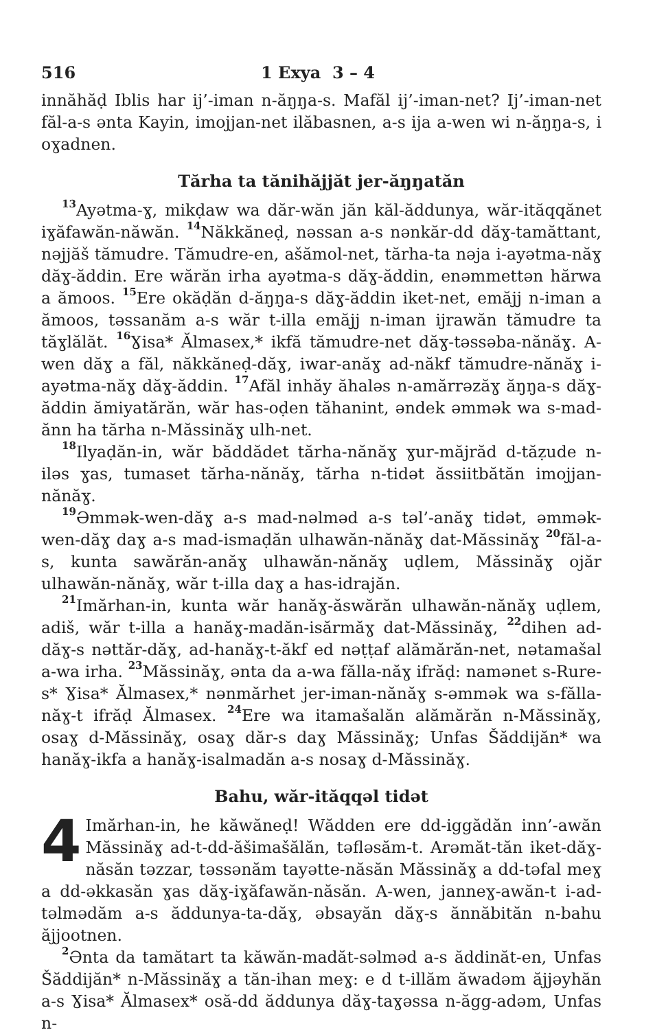516 1 Exya 3 – 4
innăhăḍ Iblis har ij’-iman n-ăŋŋa-s. Mafăl ij’-iman-net? Ij’-iman-net făl-a-s ənta Kayin, imojjan-net ilăbasnen, a-s ija a-wen wi n-ăŋŋa-s, i oɣadnen.
Tărha ta tănihăjjăt jer-ăŋŋatăn
<sup>13</sup> Ayətma-ɣ, mikḍaw wa dăr-wăn jăn kăl-ăddunya, wăr-ităqqănet iɣăfawăn-năwăn. <sup>14</sup>Năkkăneḍ, nəssan a-s nənkăr-dd dăɣ-tamăttant, nəjjăš tămudre. Tămudre-en, ašămol-net, tărha-ta nəja i-ayətma-năɣ dăɣ-ăddin. Ere wărăn irha ayətma-s dăɣ-ăddin, enəmmettən hărwa a ămoos. <sup>15</sup>Ere okăḍăn d-ăŋŋa-s dăɣ-ăddin iket-net, emăjj n-iman a ămoos, təssanăm a-s wăr t-illa emăjj n-iman ijrawăn tămudre ta tăɣlălăt. <sup>16</sup>Ɣisa* Ălmasex,* ikfă tămudre-net dăɣ-təssəba-nănăɣ. A-wen dăɣ a făl, năkkăneḍ-dăɣ, iwar-anăɣ ad-năkf tămudre-nănăɣ i-ayətma-năɣ dăɣ-ăddin. <sup>17</sup>Afăl inhăy ăhaləs n-amărrəzăɣ ăŋŋa-s dăɣ-ăddin ămiyatărăn, wăr has-oḍen tăhanint, əndek əmmək wa s-mad-ănn ha tărha n-Măssinăɣ ulh-net.
<sup>18</sup> Ilyaḍăn-in, wăr băddădet tărha-nănăɣ ɣur-măjrăd d-tăẓude n-iləs ɣas, tumaset tărha-nănăɣ, tărha n-tidət ăssiitbătăn imojjan-nănăɣ.
<sup>19</sup> Əmmək-wen-dăɣ a-s mad-nəlməd a-s təl’-anăɣ tidət, əmmək-wen-dăɣ daɣ a-s mad-ismaḍăn ulhawăn-nănăɣ dat-Măssinăɣ <sup>20</sup>făl-a-s, kunta sawărăn-anăɣ ulhawăn-nănăɣ uḍlem, Măssinăɣ ojăr ulhawăn-nănăɣ, wăr t-illa daɣ a has-idrajăn.
<sup>21</sup> Imărhan-in, kunta wăr hanăɣ-ăswărăn ulhawăn-nănăɣ uḍlem, adiš, wăr t-illa a hanăɣ-madăn-isărmăɣ dat-Măssinăɣ, <sup>22</sup>dihen ad-dăɣ-s nəttăr-dăɣ, ad-hanăɣ-t-ăkf ed nəṭṭaf alămărăn-net, nətamašal a-wa irha. <sup>23</sup>Măssinăɣ, ənta da a-wa fălla-năɣ ifrăḍ: namənet s-Rure-s* Ɣisa* Ălmasex,* nənmărhet jer-iman-nănăɣ s-əmmək wa s-fălla-năɣ-t ifrăḍ Ălmasex. <sup>24</sup>Ere wa itamašalăn alămărăn n-Măssinăɣ, osaɣ d-Măssinăɣ, osaɣ dăr-s daɣ Măssinăɣ; Unfas Šăddijăn* wa hanăɣ-ikfa a hanăɣ-isalmadăn a-s nosaɣ d-Măssinăɣ.
Bahu, wăr-ităqqəl tidət
4 Imărhan-in, he kăwăneḍ! Wădden ere dd-iggădăn inn’-awăn Măssinăɣ ad-t-dd-ăšimašălăn, təfləsăm-t. Arəmăt-tăn iket-dăɣ-năsăn təzzar, təssənăm tayətte-năsăn Măssinăɣ a dd-təfal meɣ a dd-əkkasăn ɣas dăɣ-iɣăfawăn-năsăn. A-wen, janneɣ-awăn-t i-ad-təlmədăm a-s ăddunya-ta-dăɣ, əbsayăn dăɣ-s ănnăbităn n-bahu ăjjootnen.
<sup>2</sup> Ənta da tamătart ta kăwăn-madăt-səlməd a-s ăddinăt-en, Unfas Šăddijăn* n-Măssinăɣ a tăn-ihan meɣ: e d t-illăm ăwadəm ăjjəyhăn a-s Ɣisa* Ălmasex* osă-dd ăddunya dăɣ-taɣəssa n-ăgg-adəm, Unfas n-